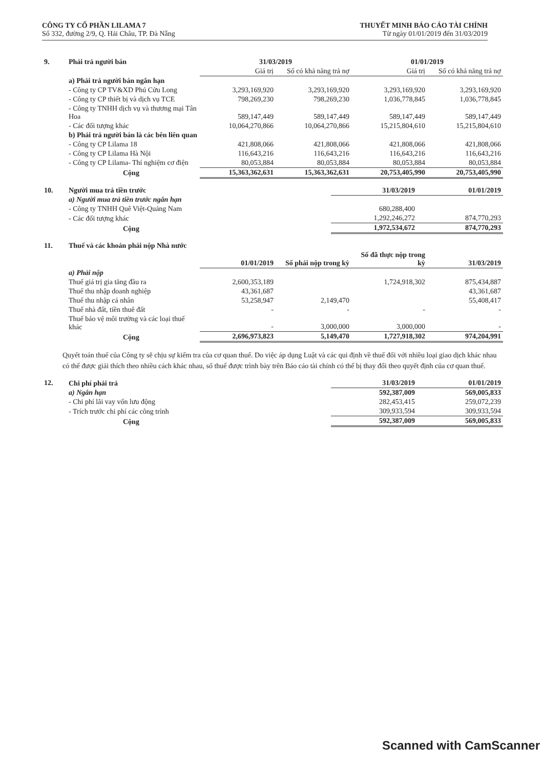CÔNG TY CỔ PHẦN LILAMA 7
Số 332, đường 2/9, Q. Hải Châu, TP. Đà Nẵng
THUYẾT MINH BÁO CÁO TÀI CHÍNH
Từ ngày 01/01/2019 đến 31/03/2019
| 9. | Phải trả người bán | 31/03/2019 | | 01/01/2019 | |
| | | Giá trị | Số có khả năng trả nợ | Giá trị | Số có khả năng trả nợ |
| | a) Phải trả người bán ngắn hạn | | | | |
| | - Công ty CP TV&XD Phú Cửu Long | 3,293,169,920 | 3,293,169,920 | 3,293,169,920 | 3,293,169,920 |
| | - Công ty CP thiết bị và dịch vụ TCE | 798,269,230 | 798,269,230 | 1,036,778,845 | 1,036,778,845 |
| | - Công ty TNHH dịch vụ và thương mại Tân Hoa | 589,147,449 | 589,147,449 | 589,147,449 | 589,147,449 |
| | - Các đối tượng khác | 10,064,270,866 | 10,064,270,866 | 15,215,804,610 | 15,215,804,610 |
| | b) Phải trả người bán là các bên liên quan | | | | |
| | - Công ty CP Lilama 18 | 421,808,066 | 421,808,066 | 421,808,066 | 421,808,066 |
| | - Công ty CP Lilama Hà Nội | 116,643,216 | 116,643,216 | 116,643,216 | 116,643,216 |
| | - Công ty CP Lilama- Thí nghiệm cơ điện | 80,053,884 | 80,053,884 | 80,053,884 | 80,053,884 |
| | Cộng | 15,363,362,631 | 15,363,362,631 | 20,753,405,990 | 20,753,405,990 |
| 10. | Người mua trả tiền trước | 31/03/2019 | 01/01/2019 |
| | a) Người mua trả tiền trước ngắn hạn | | |
| | - Công ty TNHH Quê Việt-Quảng Nam | 680,288,400 | |
| | - Các đối tượng khác | 1,292,246,272 | 874,770,293 |
| | Cộng | 1,972,534,672 | 874,770,293 |
| 11. | Thuế và các khoản phải nộp Nhà nước | | | | |
| | | 01/01/2019 | Số phải nộp trong kỳ | Số đã thực nộp trong kỳ | 31/03/2019 |
| | a) Phải nộp | | | | |
| | Thuế giá trị gia tăng đầu ra | 2,600,353,189 | | 1,724,918,302 | 875,434,887 |
| | Thuế thu nhập doanh nghiệp | 43,361,687 | | | 43,361,687 |
| | Thuế thu nhập cá nhân | 53,258,947 | 2,149,470 | | 55,408,417 |
| | Thuế nhà đất, tiền thuê đất | - | - | - | - |
| | Thuế bảo vệ môi trường và các loại thuế khác | - | 3,000,000 | 3,000,000 | - |
| | Cộng | 2,696,973,823 | 5,149,470 | 1,727,918,302 | 974,204,991 |
Quyết toán thuế của Công ty sẽ chịu sự kiểm tra của cơ quan thuế. Do việc áp dụng Luật và các qui định về thuế đối với nhiều loại giao dịch khác nhau có thể được giải thích theo nhiều cách khác nhau, số thuế được trình bày trên Báo cáo tài chính có thể bị thay đổi theo quyết định của cơ quan thuế.
| 12. | Chi phí phải trả | 31/03/2019 | 01/01/2019 |
| | a) Ngắn hạn | 592,387,009 | 569,005,833 |
| | - Chi phí lãi vay vốn lưu động | 282,453,415 | 259,072,239 |
| | - Trích trước chi phí các công trình | 309,933,594 | 309,933,594 |
| | Cộng | 592,387,009 | 569,005,833 |
Scanned with CamScanner